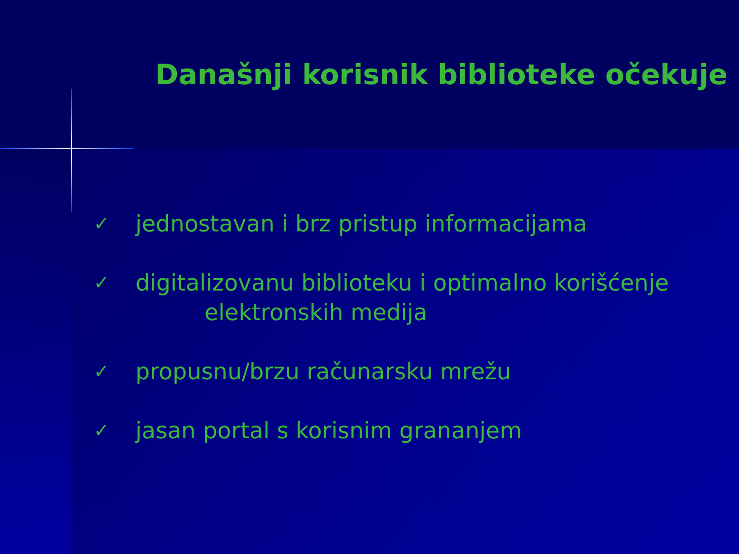Današnji korisnik biblioteke očekuje
✓ jednostavan i brz pristup informacijama
✓ digitalizovanu biblioteku i optimalno korišćenje
elektronskih medija
✓ propusnu/brzu računarsku mrežu
✓ jasan portal s korisnim grananjem